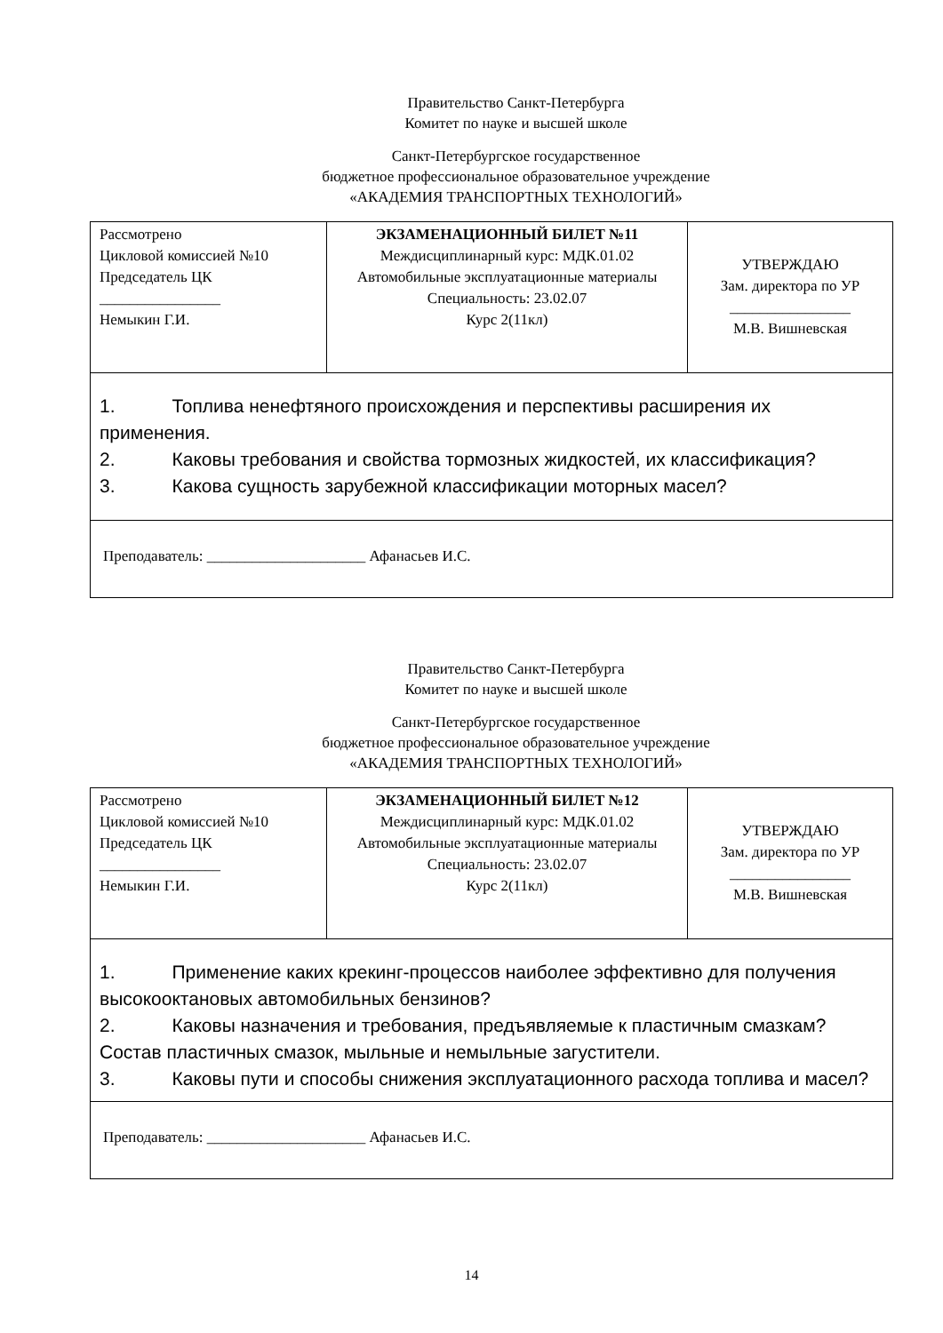Правительство Санкт-Петербурга
Комитет по науке и высшей школе
Санкт-Петербургское государственное
бюджетное профессиональное образовательное учреждение
«АКАДЕМИЯ ТРАНСПОРТНЫХ ТЕХНОЛОГИЙ»
| Рассмотрено Цикловой комиссией №10 Председатель ЦК ________________ Немыкин Г.И. | ЭКЗАМЕНАЦИОННЫЙ БИЛЕТ №11 Междисциплинарный курс: МДК.01.02 Автомобильные эксплуатационные материалы Специальность: 23.02.07 Курс 2(11кл) | УТВЕРЖДАЮ Зам. директора по УР ________________ М.В. Вишневская |
| 1. Топлива ненефтяного происхождения и перспективы расширения их применения. 2. Каковы требования и свойства тормозных жидкостей, их классификация? 3. Какова сущность зарубежной классификации моторных масел? | | |
| Преподаватель: _____________________ Афанасьев И.С. | | |
Правительство Санкт-Петербурга
Комитет по науке и высшей школе
Санкт-Петербургское государственное
бюджетное профессиональное образовательное учреждение
«АКАДЕМИЯ ТРАНСПОРТНЫХ ТЕХНОЛОГИЙ»
| Рассмотрено Цикловой комиссией №10 Председатель ЦК ________________ Немыкин Г.И. | ЭКЗАМЕНАЦИОННЫЙ БИЛЕТ №12 Междисциплинарный курс: МДК.01.02 Автомобильные эксплуатационные материалы Специальность: 23.02.07 Курс 2(11кл) | УТВЕРЖДАЮ Зам. директора по УР ________________ М.В. Вишневская |
| 1. Применение каких крекинг-процессов наиболее эффективно для получения высокооктановых автомобильных бензинов? 2. Каковы назначения и требования, предъявляемые к пластичным смазкам? Состав пластичных смазок, мыльные и немыльные загустители. 3. Каковы пути и способы снижения эксплуатационного расхода топлива и масел? | | |
| Преподаватель: _____________________ Афанасьев И.С. | | |
14